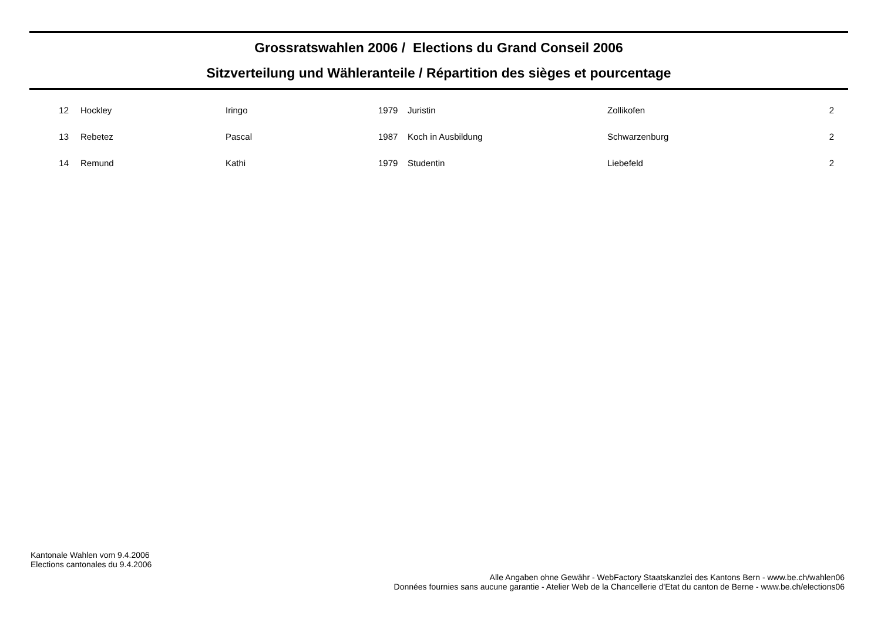Grossratswahlen 2006 / Elections du Grand Conseil 2006
Sitzverteilung und Wähleranteile / Répartition des sièges et pourcentage
| 12 | | Hockley | Iringo | 1979 | Juristin | Zollikofen | 2 |
| 13 | | Rebetez | Pascal | 1987 | Koch in Ausbildung | Schwarzenburg | 2 |
| 14 | | Remund | Kathi | 1979 | Studentin | Liebefeld | 2 |
Kantonale Wahlen vom 9.4.2006
Elections cantonales du 9.4.2006
Alle Angaben ohne Gewähr - WebFactory Staatskanzlei des Kantons Bern - www.be.ch/wahlen06
Données fournies sans aucune garantie - Atelier Web de la Chancellerie d'Etat du canton de Berne - www.be.ch/elections06